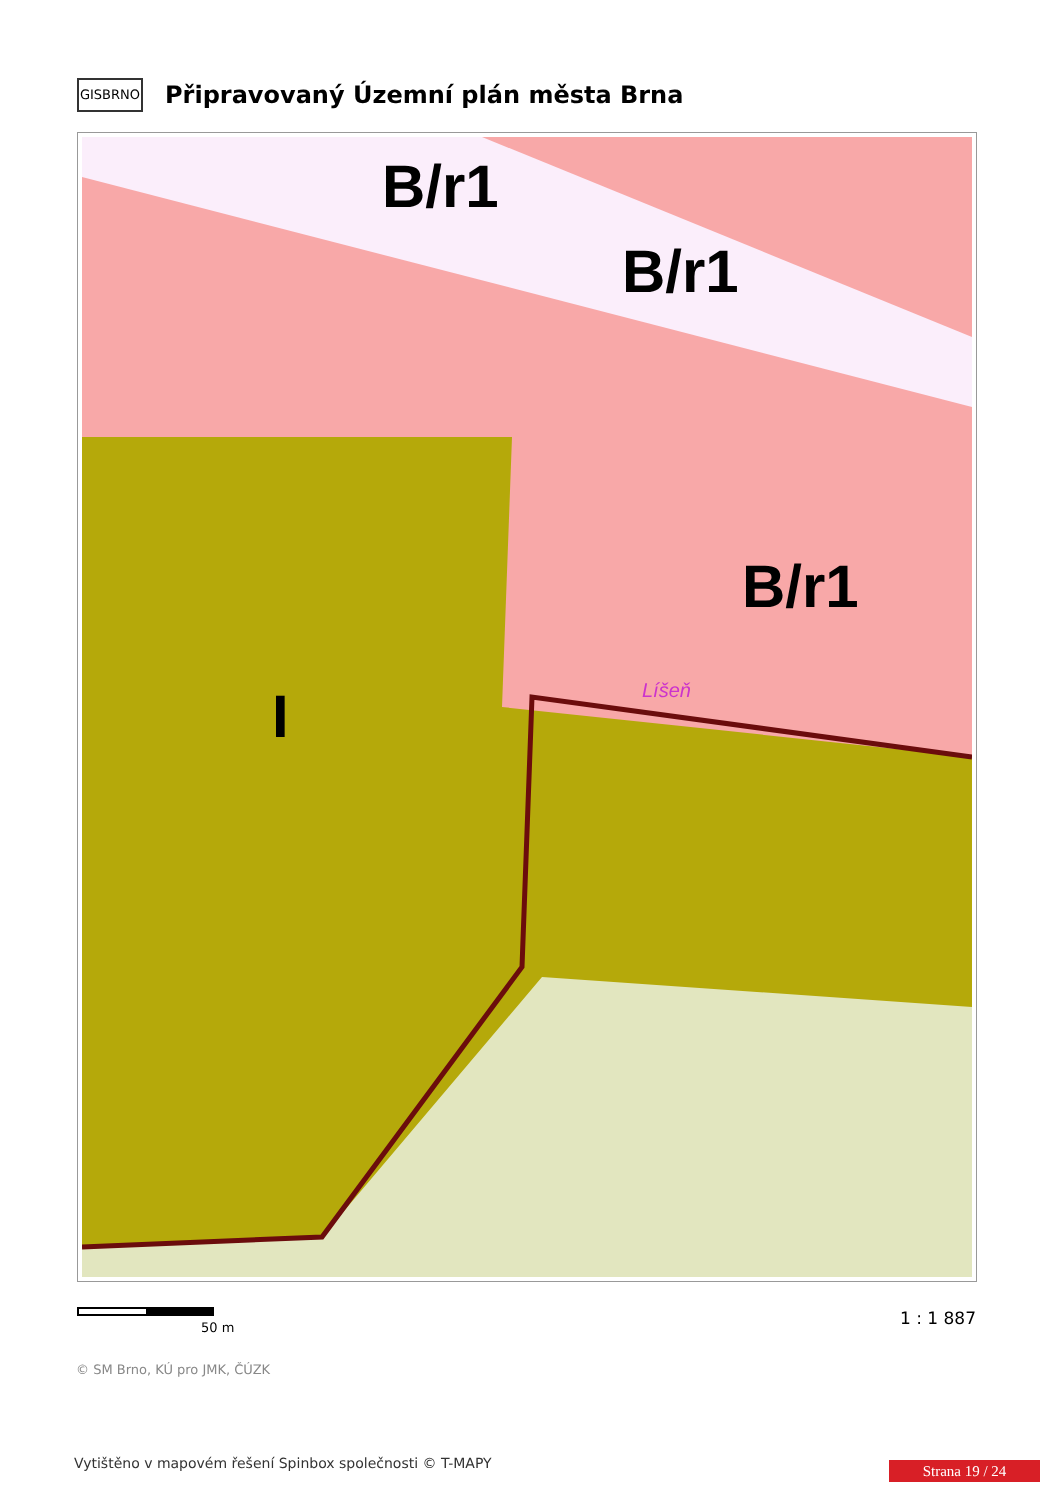GISBRNO
Připravovaný Územní plán města Brna
B/r1
B/r1
B/r1
I
Líšeň
50 m 1 : 1 887
© SM Brno, KÚ pro JMK, ČÚZK
Vytištěno v mapovém řešení Spinbox společnosti © T-MAPY
Strana 19 / 24